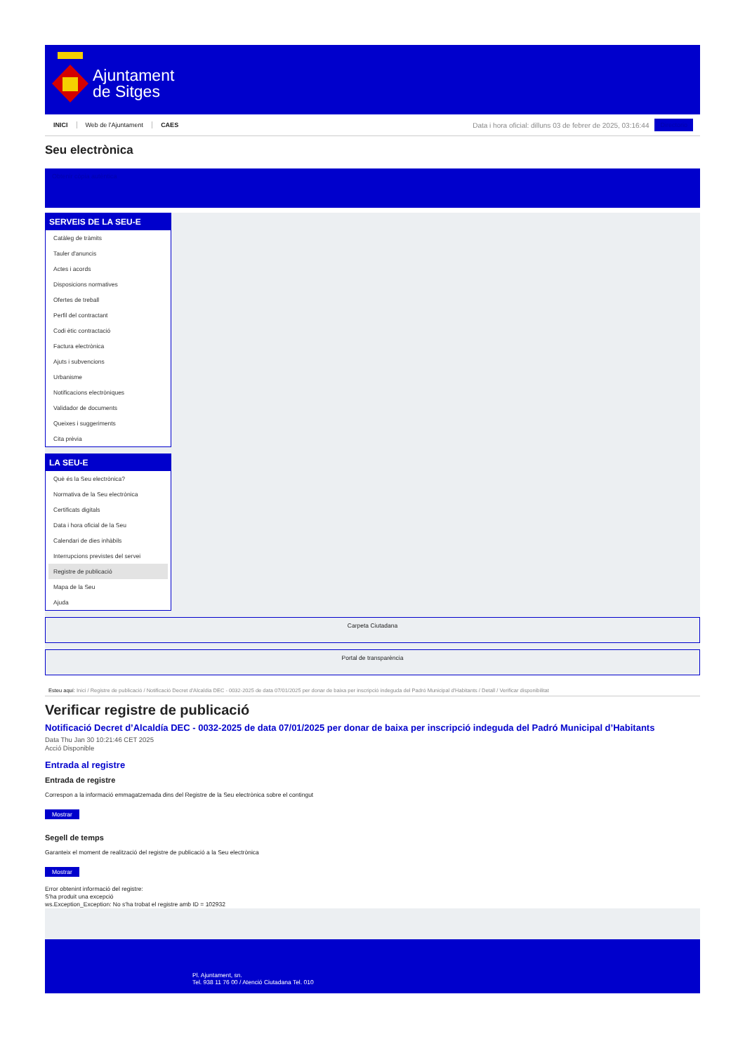Ajuntament
de Sitges
INICI Web de l'Ajuntament CAES
Data i hora oficial: dilluns 03 de febrer de 2025, 03:16:44
Directorio
Seu electrònica
Obtenir còpia autèntica
SERVEIS DE LA SEU-E
Catàleg de tràmits
Tauler d'anuncis
Actes i acords
Disposicions normatives
Ofertes de treball
Perfil del contractant
Codi ètic contractació
Factura electrònica
Ajuts i subvencions
Urbanisme
Notificacions electròniques
Validador de documents
Queixes i suggeriments
Cita prèvia
LA SEU-E
Què és la Seu electrònica?
Normativa de la Seu electrònica
Certificats digitals
Data i hora oficial de la Seu
Calendari de dies inhàbils
Interrupcions previstes del servei
Registre de publicació
Mapa de la Seu
Ajuda
Carpeta Ciutadana
Portal de transparència
Esteu aquí: Inici / Registre de publicació / Notificació Decret d'Alcaldia DEC - 0032-2025 de data 07/01/2025 per donar de baixa per inscripció indeguda del Padró Municipal d'Habitants / Detall / Verificar disponibilitat
Verificar registre de publicació
Notificació Decret d’Alcaldía DEC - 0032-2025 de data 07/01/2025 per donar de baixa per inscripció indeguda del Padró Municipal d’Habitants
Data Thu Jan 30 10:21:46 CET 2025
Acció Disponible
Entrada al registre
Entrada de registre
Correspon a la informació emmagatzemada dins del Registre de la Seu electrònica sobre el contingut
Mostrar
Segell de temps
Garanteix el moment de realització del registre de publicació a la Seu electrònica
Mostrar
Error obtenint informació del registre:
S'ha produit una excepció
ws.Exception_Exception: No s'ha trobat el registre amb ID = 102932
Pl. Ajuntament, sn.
Tel. 938 11 76 00 / Atenció Ciutadana Tel. 010